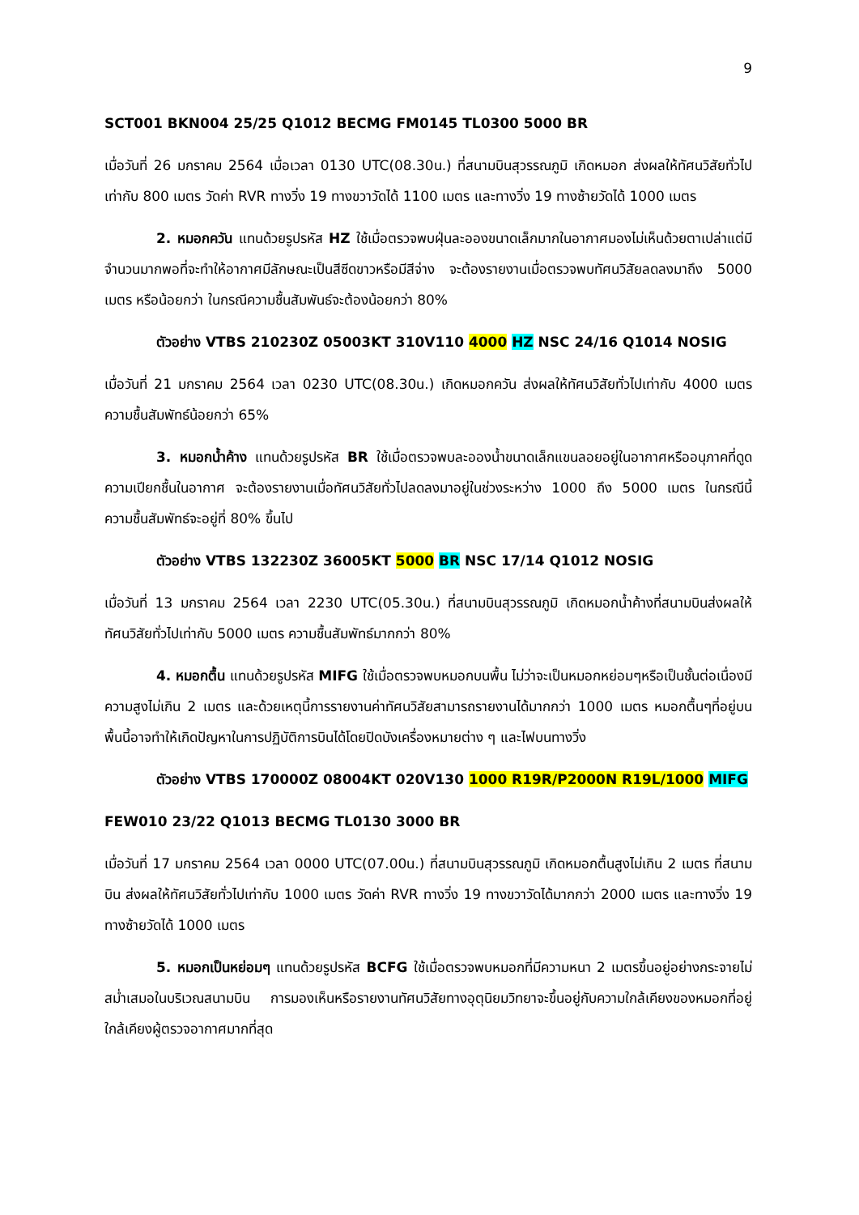9
SCT001 BKN004 25/25 Q1012 BECMG FM0145 TL0300 5000 BR
เมื่อวันที่ 26 มกราคม 2564 เมื่อเวลา 0130 UTC(08.30น.) ที่สนามบินสุวรรณภูมิ เกิดหมอก ส่งผลให้ทัศนวิสัยทั่วไปเท่ากับ 800 เมตร วัดค่า RVR ทางวิ่ง 19 ทางขวาวัดได้ 1100 เมตร และทางวิ่ง 19 ทางซ้ายวัดได้ 1000 เมตร
2. หมอกควัน แทนด้วยรูปรหัส HZ ใช้เมื่อตรวจพบฝุ่นละอองขนาดเล็กมากในอากาศมองไม่เห็นด้วยตาเปล่าแต่มีจำนวนมากพอที่จะทำให้อากาศมีลักษณะเป็นสีซีดขาวหรือมีสีจ่าง จะต้องรายงานเมื่อตรวจพบทัศนวิสัยลดลงมาถึง 5000 เมตร หรือน้อยกว่า ในกรณีความชื้นสัมพันธ์จะต้องน้อยกว่า 80%
ตัวอย่าง VTBS 210230Z 05003KT 310V110 4000 HZ NSC 24/16 Q1014 NOSIG
เมื่อวันที่ 21 มกราคม 2564 เวลา 0230 UTC(08.30น.) เกิดหมอกควัน ส่งผลให้ทัศนวิสัยทั่วไปเท่ากับ 4000 เมตร ความชื้นสัมพัทธ์น้อยกว่า 65%
3. หมอกน้ำค้าง แทนด้วยรูปรหัส BR ใช้เมื่อตรวจพบละอองน้ำขนาดเล็กแขนลอยอยู่ในอากาศหรืออนุภาคที่ดูดความเปียกชื้นในอากาศ จะต้องรายงานเมื่อทัศนวิสัยทั่วไปลดลงมาอยู่ในช่วงระหว่าง 1000 ถึง 5000 เมตร ในกรณีนี้ความชื้นสัมพัทธ์จะอยู่ที่ 80% ขึ้นไป
ตัวอย่าง VTBS 132230Z 36005KT 5000 BR NSC 17/14 Q1012 NOSIG
เมื่อวันที่ 13 มกราคม 2564 เวลา 2230 UTC(05.30น.) ที่สนามบินสุวรรณภูมิ เกิดหมอกน้ำค้างที่สนามบินส่งผลให้ทัศนวิสัยทั่วไปเท่ากับ 5000 เมตร ความชื้นสัมพัทธ์มากกว่า 80%
4. หมอกตื้น แทนด้วยรูปรหัส MIFG ใช้เมื่อตรวจพบหมอกบนพื้น ไม่ว่าจะเป็นหมอกหย่อมๆหรือเป็นชั้นต่อเนื่องมีความสูงไม่เกิน 2 เมตร และด้วยเหตุนี้การรายงานค่าทัศนวิสัยสามารถรายงานได้มากกว่า 1000 เมตร หมอกตื้นๆที่อยู่บนพื้นนี้อาจทำให้เกิดปัญหาในการปฏิบัติการบินได้โดยปิดบังเครื่องหมายต่าง ๆ และไฟบนทางวิ่ง
ตัวอย่าง VTBS 170000Z 08004KT 020V130 1000 R19R/P2000N R19L/1000 MIFG
FEW010 23/22 Q1013 BECMG TL0130 3000 BR
เมื่อวันที่ 17 มกราคม 2564 เวลา 0000 UTC(07.00น.) ที่สนามบินสุวรรณภูมิ เกิดหมอกตื้นสูงไม่เกิน 2 เมตร ที่สนามบิน ส่งผลให้ทัศนวิสัยทั่วไปเท่ากับ 1000 เมตร วัดค่า RVR ทางวิ่ง 19 ทางขวาวัดได้มากกว่า 2000 เมตร และทางวิ่ง 19 ทางซ้ายวัดได้ 1000 เมตร
5. หมอกเป็นหย่อมๆ แทนด้วยรูปรหัส BCFG ใช้เมื่อตรวจพบหมอกที่มีความหนา 2 เมตรขึ้นอยู่อย่างกระจายไม่สม่ำเสมอในบริเวณสนามบิน การมองเห็นหรือรายงานทัศนวิสัยทางอุตุนิยมวิทยาจะขึ้นอยู่กับความใกล้เคียงของหมอกที่อยู่ใกล้เคียงผู้ตรวจอากาศมากที่สุด